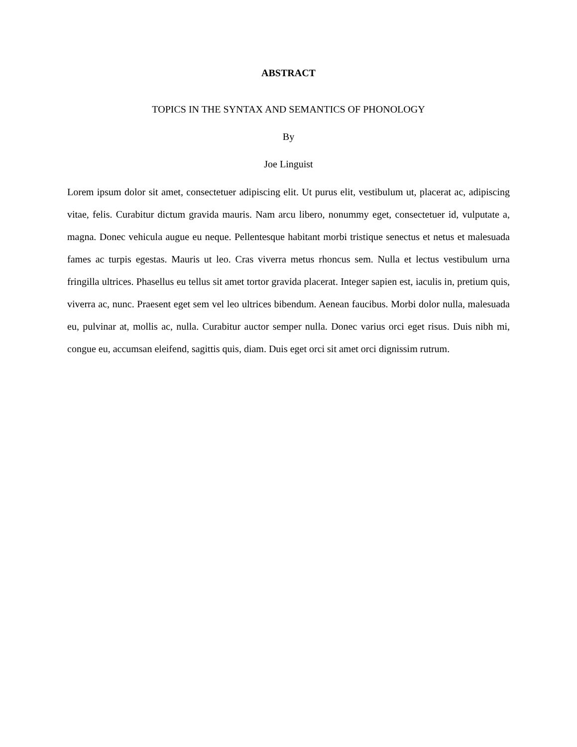ABSTRACT
TOPICS IN THE SYNTAX AND SEMANTICS OF PHONOLOGY
By
Joe Linguist
Lorem ipsum dolor sit amet, consectetuer adipiscing elit. Ut purus elit, vestibulum ut, placerat ac, adipiscing vitae, felis. Curabitur dictum gravida mauris. Nam arcu libero, nonummy eget, consectetuer id, vulputate a, magna. Donec vehicula augue eu neque. Pellentesque habitant morbi tristique senectus et netus et malesuada fames ac turpis egestas. Mauris ut leo. Cras viverra metus rhoncus sem. Nulla et lectus vestibulum urna fringilla ultrices. Phasellus eu tellus sit amet tortor gravida placerat. Integer sapien est, iaculis in, pretium quis, viverra ac, nunc. Praesent eget sem vel leo ultrices bibendum. Aenean faucibus. Morbi dolor nulla, malesuada eu, pulvinar at, mollis ac, nulla. Curabitur auctor semper nulla. Donec varius orci eget risus. Duis nibh mi, congue eu, accumsan eleifend, sagittis quis, diam. Duis eget orci sit amet orci dignissim rutrum.